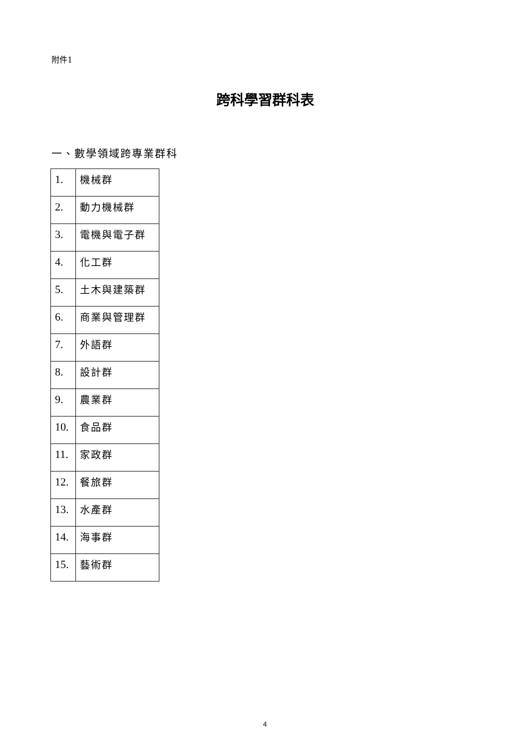附件1
跨科學習群科表
一、數學領域跨專業群科
| 1. | 機械群 |
| 2. | 動力機械群 |
| 3. | 電機與電子群 |
| 4. | 化工群 |
| 5. | 土木與建築群 |
| 6. | 商業與管理群 |
| 7. | 外語群 |
| 8. | 設計群 |
| 9. | 農業群 |
| 10. | 食品群 |
| 11. | 家政群 |
| 12. | 餐旅群 |
| 13. | 水產群 |
| 14. | 海事群 |
| 15. | 藝術群 |
4